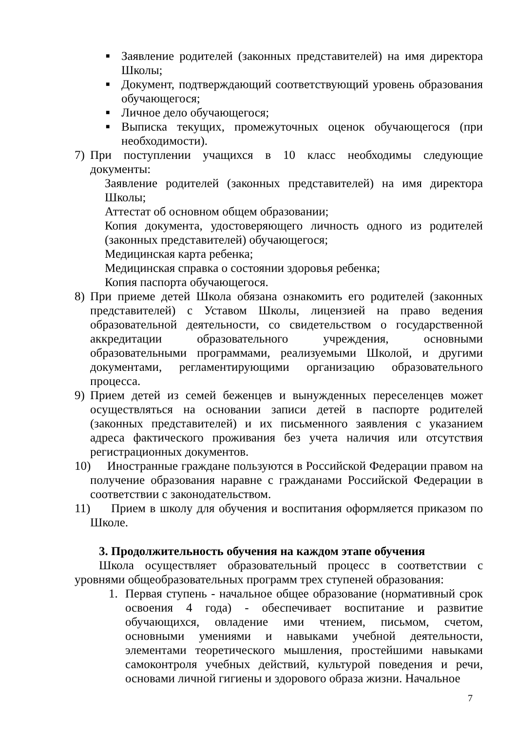■
Заявление родителей (законных представителей) на имя директора Школы;
■
Документ, подтверждающий соответствующий уровень образования обучающегося;
■
Личное дело обучающегося;
■
Выписка текущих, промежуточных оценок обучающегося (при необходимости).
7) При поступлении учащихся в 10 класс необходимы следующие документы:
Заявление родителей (законных представителей) на имя директора Школы;
Аттестат об основном общем образовании;
Копия документа, удостоверяющего личность одного из родителей (законных представителей) обучающегося;
Медицинская карта ребенка;
Медицинская справка о состоянии здоровья ребенка;
Копия паспорта обучающегося.
8) При приеме детей Школа обязана ознакомить его родителей (законных представителей) с Уставом Школы, лицензией на право ведения образовательной деятельности, со свидетельством о государственной аккредитации образовательного учреждения, основными образовательными программами, реализуемыми Школой, и другими документами, регламентирующими организацию образовательного процесса.
9) Прием детей из семей беженцев и вынужденных переселенцев может осуществляться на основании записи детей в паспорте родителей (законных представителей) и их письменного заявления с указанием адреса фактического проживания без учета наличия или отсутствия регистрационных документов.
10)
Иностранные граждане пользуются в Российской Федерации правом на получение образования наравне с гражданами Российской Федерации в соответствии с законодательством.
11)
Прием в школу для обучения и воспитания оформляется приказом по Школе.
3. Продолжительность обучения на каждом этапе обучения
Школа осуществляет образовательный процесс в соответствии с уровнями общеобразовательных программ трех ступеней образования:
1. Первая ступень - начальное общее образование (нормативный срок освоения 4 года) - обеспечивает воспитание и развитие обучающихся, овладение ими чтением, письмом, счетом, основными умениями и навыками учебной деятельности, элементами теоретического мышления, простейшими навыками самоконтроля учебных действий, культурой поведения и речи, основами личной гигиены и здорового образа жизни. Начальное
7